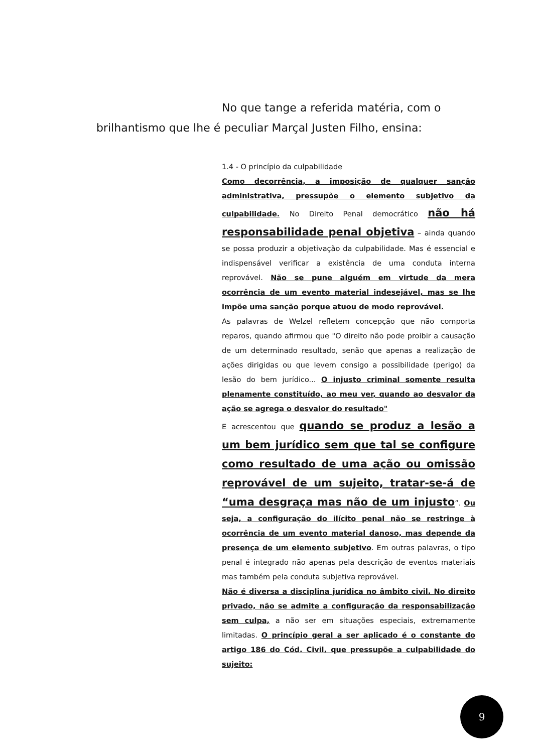No que tange a referida matéria, com o
brilhantismo que lhe é peculiar Marçal Justen Filho, ensina:
1.4 - O princípio da culpabilidade
Como decorrência, a imposição de qualquer sanção administrativa, pressupõe o elemento subjetivo da culpabilidade. No Direito Penal democrático não há responsabilidade penal objetiva – ainda quando se possa produzir a objetivação da culpabilidade. Mas é essencial e indispensável verificar a existência de uma conduta interna reprovável. Não se pune alguém em virtude da mera ocorrência de um evento material indesejável, mas se lhe impõe uma sanção porque atuou de modo reprovável.
As palavras de Welzel refletem concepção que não comporta reparos, quando afirmou que "O direito não pode proibir a causação de um determinado resultado, senão que apenas a realização de ações dirigidas ou que levem consigo a possibilidade (perigo) da lesão do bem jurídico... O injusto criminal somente resulta plenamente constituído, ao meu ver, quando ao desvalor da ação se agrega o desvalor do resultado"
E acrescentou que quando se produz a lesão a um bem jurídico sem que tal se configure como resultado de uma ação ou omissão reprovável de um sujeito, tratar-se-á de “uma desgraça mas não de um injusto”. Ou seja, a configuração do ilícito penal não se restringe à ocorrência de um evento material danoso, mas depende da presença de um elemento subjetivo. Em outras palavras, o tipo penal é integrado não apenas pela descrição de eventos materiais mas também pela conduta subjetiva reprovável.
Não é diversa a disciplina jurídica no âmbito civil. No direito privado, não se admite a configuração da responsabilização sem culpa, a não ser em situações especiais, extremamente limitadas. O princípio geral a ser aplicado é o constante do artigo 186 do Cód. Civil, que pressupõe a culpabilidade do sujeito:
9